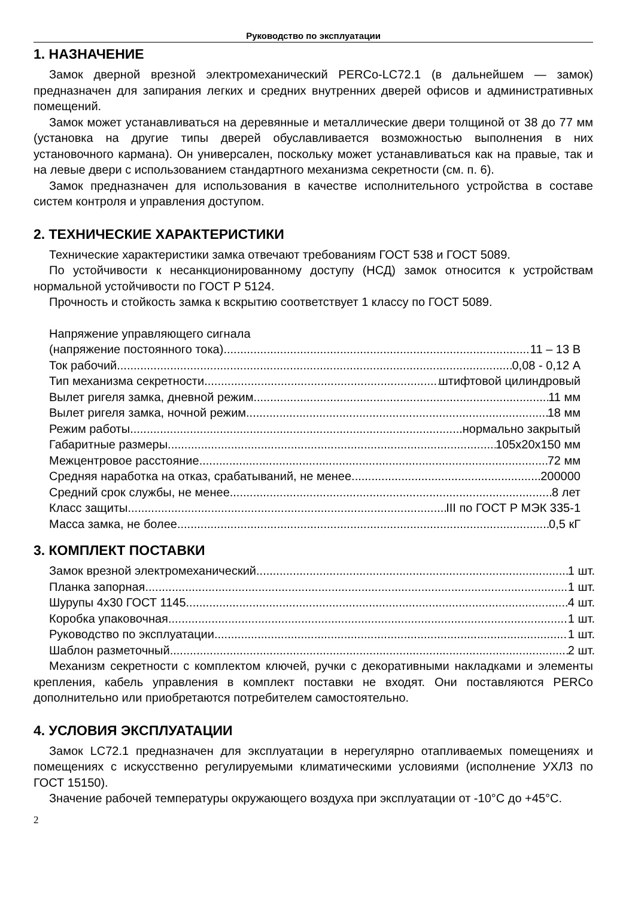Руководство по эксплуатации
1. НАЗНАЧЕНИЕ
Замок дверной врезной электромеханический PERCo-LC72.1 (в дальнейшем — замок) предназначен для запирания легких и средних внутренних дверей офисов и административных помещений.
Замок может устанавливаться на деревянные и металлические двери толщиной от 38 до 77 мм (установка на другие типы дверей обуславливается возможностью выполнения в них установочного кармана). Он универсален, поскольку может устанавливаться как на правые, так и на левые двери с использованием стандартного механизма секретности (см. п. 6).
Замок предназначен для использования в качестве исполнительного устройства в составе систем контроля и управления доступом.
2. ТЕХНИЧЕСКИЕ ХАРАКТЕРИСТИКИ
Технические характеристики замка отвечают требованиям ГОСТ 538 и ГОСТ 5089.
По устойчивости к несанкционированному доступу (НСД) замок относится к устройствам нормальной устойчивости по ГОСТ Р 5124.
Прочность и стойкость замка к вскрытию соответствует 1 классу по ГОСТ 5089.
Напряжение управляющего сигнала
(напряжение постоянного тока) 11 – 13 В
Ток рабочий 0,08 - 0,12 А
Тип механизма секретности штифтовой цилиндровый
Вылет ригеля замка, дневной режим 11 мм
Вылет ригеля замка, ночной режим 18 мм
Режим работы нормально закрытый
Габаритные размеры 105х20х150 мм
Межцентровое расстояние 72 мм
Средняя наработка на отказ, срабатываний, не менее 200000
Средний срок службы, не менее 8 лет
Класс защиты III по ГОСТ Р МЭК 335-1
Масса замка, не более 0,5 кГ
3. КОМПЛЕКТ ПОСТАВКИ
Замок врезной электромеханический 1 шт.
Планка запорная 1 шт.
Шурупы 4х30 ГОСТ 1145 4 шт.
Коробка упаковочная 1 шт.
Руководство по эксплуатации 1 шт.
Шаблон разметочный 2 шт.
Механизм секретности с комплектом ключей, ручки с декоративными накладками и элементы крепления, кабель управления в комплект поставки не входят. Они поставляются PERCo дополнительно или приобретаются потребителем самостоятельно.
4. УСЛОВИЯ ЭКСПЛУАТАЦИИ
Замок LC72.1 предназначен для эксплуатации в нерегулярно отапливаемых помещениях и помещениях с искусственно регулируемыми климатическими условиями (исполнение УХЛ3 по ГОСТ 15150).
Значение рабочей температуры окружающего воздуха при эксплуатации от -10°С до +45°С.
2